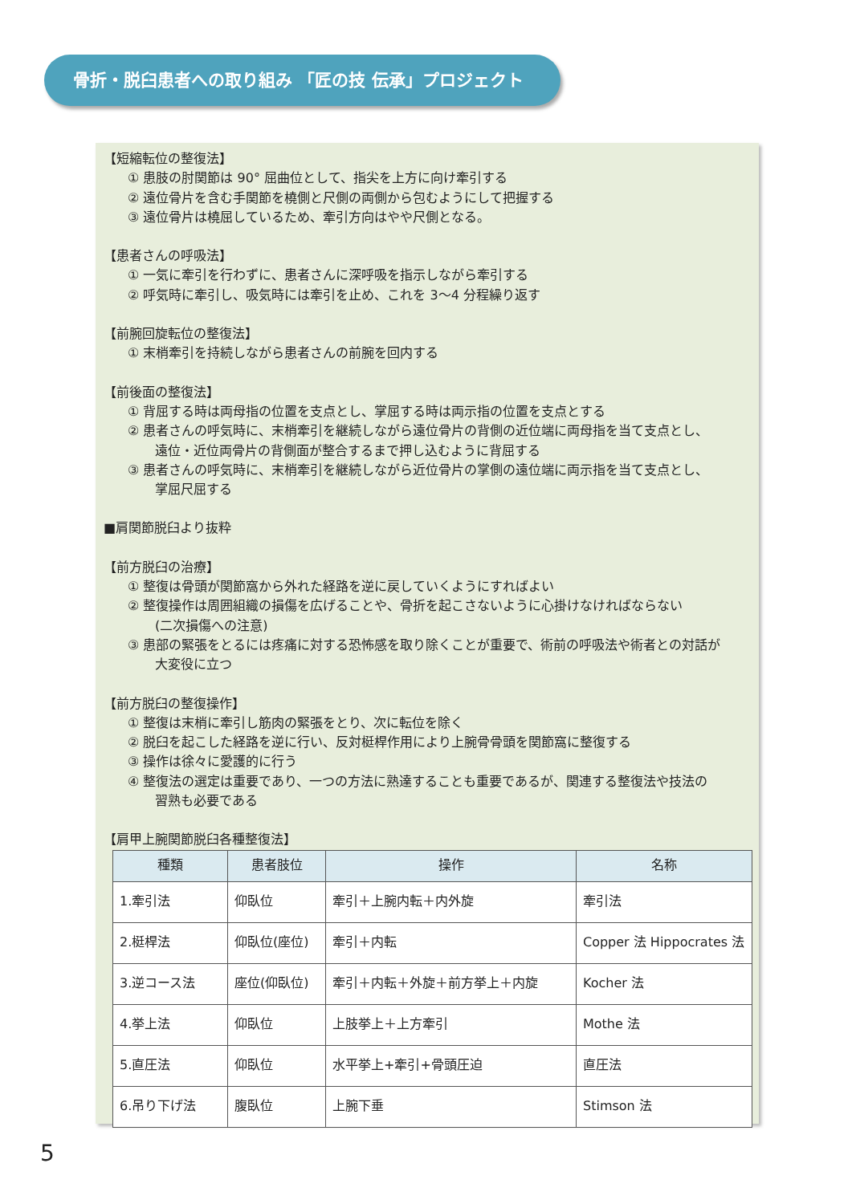骨折・脱臼患者への取り組み 「匠の技 伝承」プロジェクト
【短縮転位の整復法】
① 患肢の肘関節は 90° 屈曲位として、指尖を上方に向け牽引する
② 遠位骨片を含む手関節を橈側と尺側の両側から包むようにして把握する
③ 遠位骨片は橈屈しているため、牽引方向はやや尺側となる。
【患者さんの呼吸法】
① 一気に牽引を行わずに、患者さんに深呼吸を指示しながら牽引する
② 呼気時に牽引し、吸気時には牽引を止め、これを 3～4 分程繰り返す
【前腕回旋転位の整復法】
① 末梢牽引を持続しながら患者さんの前腕を回内する
【前後面の整復法】
① 背屈する時は両母指の位置を支点とし、掌屈する時は両示指の位置を支点とする
② 患者さんの呼気時に、末梢牽引を継続しながら遠位骨片の背側の近位端に両母指を当て支点とし、
遠位・近位両骨片の背側面が整合するまで押し込むように背屈する
③ 患者さんの呼気時に、末梢牽引を継続しながら近位骨片の掌側の遠位端に両示指を当て支点とし、
掌屈尺屈する
■肩関節脱臼より抜粋
【前方脱臼の治療】
① 整復は骨頭が関節窩から外れた経路を逆に戻していくようにすればよい
② 整復操作は周囲組織の損傷を広げることや、骨折を起こさないように心掛けなければならない
(二次損傷への注意)
③ 患部の緊張をとるには疼痛に対する恐怖感を取り除くことが重要で、術前の呼吸法や術者との対話が
大変役に立つ
【前方脱臼の整復操作】
① 整復は末梢に牽引し筋肉の緊張をとり、次に転位を除く
② 脱臼を起こした経路を逆に行い、反対梃桿作用により上腕骨骨頭を関節窩に整復する
③ 操作は徐々に愛護的に行う
④ 整復法の選定は重要であり、一つの方法に熟達することも重要であるが、関連する整復法や技法の
習熟も必要である
【肩甲上腕関節脱臼各種整復法】
| 種類 | 患者肢位 | 操作 | 名称 |
| --- | --- | --- | --- |
| 1.牽引法 | 仰臥位 | 牽引＋上腕内転＋内外旋 | 牽引法 |
| 2.梃桿法 | 仰臥位(座位) | 牽引＋内転 | Copper 法 Hippocrates 法 |
| 3.逆コース法 | 座位(仰臥位) | 牽引＋内転＋外旋＋前方挙上＋内旋 | Kocher 法 |
| 4.挙上法 | 仰臥位 | 上肢挙上＋上方牽引 | Mothe 法 |
| 5.直圧法 | 仰臥位 | 水平挙上+牽引+骨頭圧迫 | 直圧法 |
| 6.吊り下げ法 | 腹臥位 | 上腕下垂 | Stimson 法 |
5